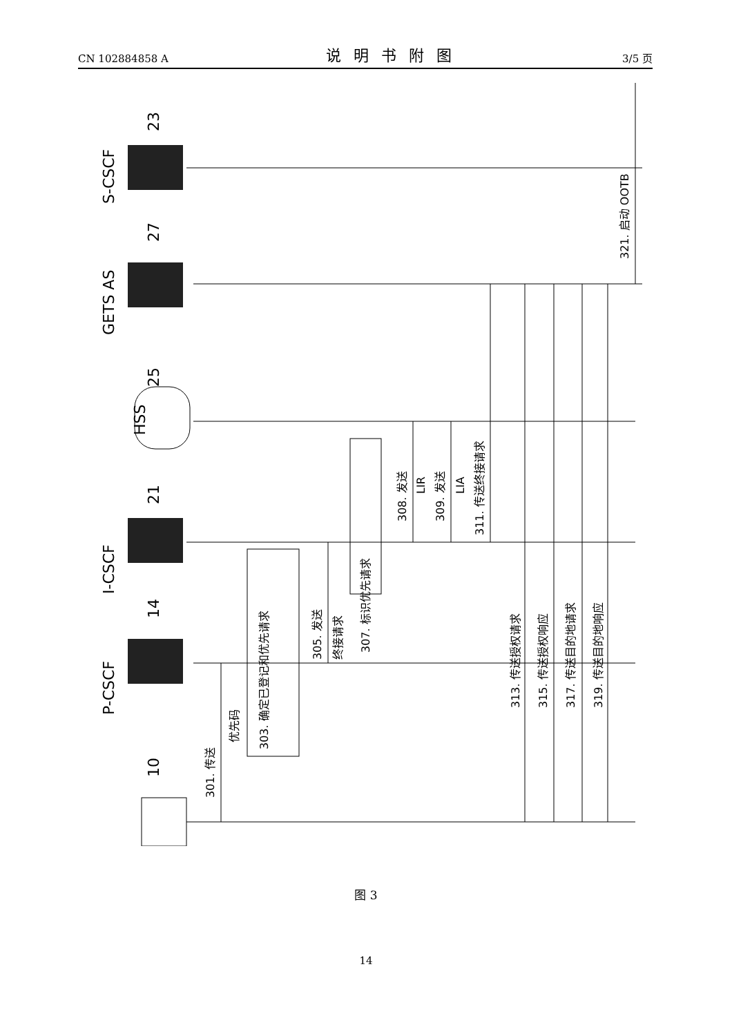CN 102884858 A 说明书附图 3/5 页
P-CSCF
I-CSCF
HSS
GETS AS
S-CSCF
10
14
21
25
27
23
301. 传送
优先码
303. 确定已登记和优先请求
305. 发送
终接请求
307. 标识优先请求
308. 发送
LIR
309. 发送
LIA
311. 传送终接请求
313. 传送授权请求
315. 传送授权响应
317. 传送目的地请求
319. 传送目的地响应
321. 启动 OOTB
图 3
14